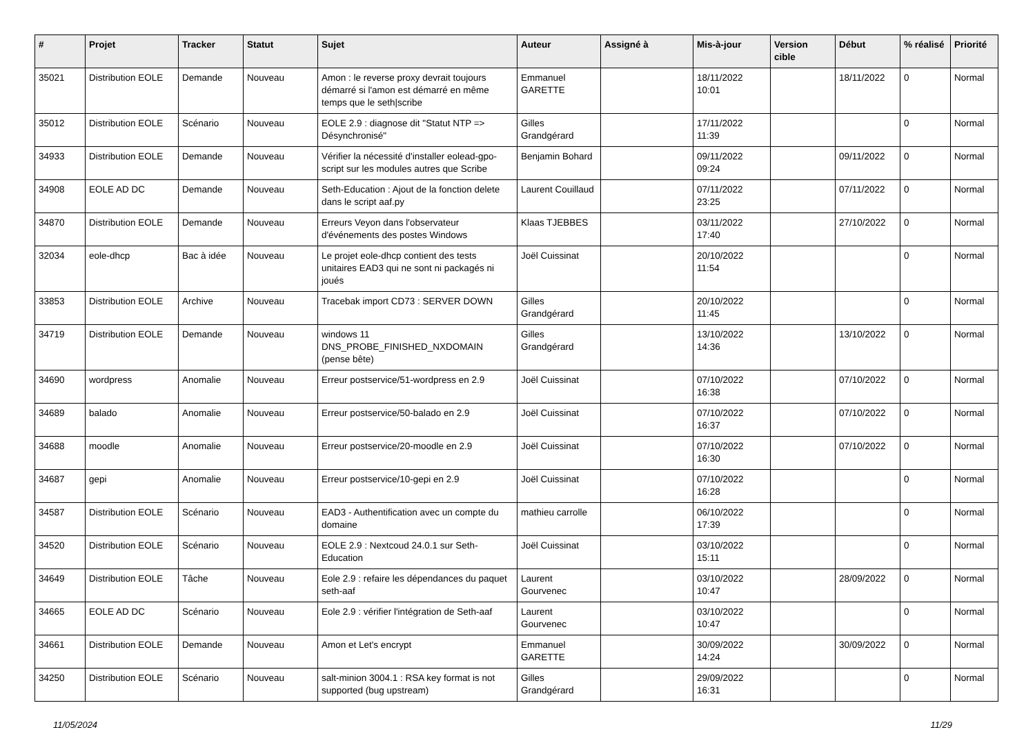| # | Projet | Tracker | Statut | Sujet | Auteur | Assigné à | Mis-à-jour | Version cible | Début | % réalisé | Priorité |
| --- | --- | --- | --- | --- | --- | --- | --- | --- | --- | --- | --- |
| 35021 | Distribution EOLE | Demande | Nouveau | Amon : le reverse proxy devrait toujours démarré si l'amon est démarré en même temps que le seth/scribe | Emmanuel GARETTE | | 18/11/2022 10:01 | | 18/11/2022 | 0 | Normal |
| 35012 | Distribution EOLE | Scénario | Nouveau | EOLE 2.9 : diagnose dit "Statut NTP => Désynchronisé" | Gilles Grandgérard | | 17/11/2022 11:39 | | | 0 | Normal |
| 34933 | Distribution EOLE | Demande | Nouveau | Vérifier la nécessité d'installer eolead-gpo-script sur les modules autres que Scribe | Benjamin Bohard | | 09/11/2022 09:24 | | 09/11/2022 | 0 | Normal |
| 34908 | EOLE AD DC | Demande | Nouveau | Seth-Education : Ajout de la fonction delete dans le script aaf.py | Laurent Couillaud | | 07/11/2022 23:25 | | 07/11/2022 | 0 | Normal |
| 34870 | Distribution EOLE | Demande | Nouveau | Erreurs Veyon dans l'observateur d'événements des postes Windows | Klaas TJEBBES | | 03/11/2022 17:40 | | 27/10/2022 | 0 | Normal |
| 32034 | eole-dhcp | Bac à idée | Nouveau | Le projet eole-dhcp contient des tests unitaires EAD3 qui ne sont ni packagés ni joués | Joël Cuissinat | | 20/10/2022 11:54 | | | 0 | Normal |
| 33853 | Distribution EOLE | Archive | Nouveau | Tracebak import CD73 : SERVER DOWN | Gilles Grandgérard | | 20/10/2022 11:45 | | | 0 | Normal |
| 34719 | Distribution EOLE | Demande | Nouveau | windows 11 DNS_PROBE_FINISHED_NXDOMAIN (pense bête) | Gilles Grandgérard | | 13/10/2022 14:36 | | 13/10/2022 | 0 | Normal |
| 34690 | wordpress | Anomalie | Nouveau | Erreur postservice/51-wordpress en 2.9 | Joël Cuissinat | | 07/10/2022 16:38 | | 07/10/2022 | 0 | Normal |
| 34689 | balado | Anomalie | Nouveau | Erreur postservice/50-balado en 2.9 | Joël Cuissinat | | 07/10/2022 16:37 | | 07/10/2022 | 0 | Normal |
| 34688 | moodle | Anomalie | Nouveau | Erreur postservice/20-moodle en 2.9 | Joël Cuissinat | | 07/10/2022 16:30 | | 07/10/2022 | 0 | Normal |
| 34687 | gepi | Anomalie | Nouveau | Erreur postservice/10-gepi en 2.9 | Joël Cuissinat | | 07/10/2022 16:28 | | | 0 | Normal |
| 34587 | Distribution EOLE | Scénario | Nouveau | EAD3 - Authentification avec un compte du domaine | mathieu carrolle | | 06/10/2022 17:39 | | | 0 | Normal |
| 34520 | Distribution EOLE | Scénario | Nouveau | EOLE 2.9 : Nextcoud 24.0.1 sur Seth-Education | Joël Cuissinat | | 03/10/2022 15:11 | | | 0 | Normal |
| 34649 | Distribution EOLE | Tâche | Nouveau | Eole 2.9 : refaire les dépendances du paquet seth-aaf | Laurent Gourvenec | | 03/10/2022 10:47 | | 28/09/2022 | 0 | Normal |
| 34665 | EOLE AD DC | Scénario | Nouveau | Eole 2.9 : vérifier l'intégration de Seth-aaf | Laurent Gourvenec | | 03/10/2022 10:47 | | | 0 | Normal |
| 34661 | Distribution EOLE | Demande | Nouveau | Amon et Let's encrypt | Emmanuel GARETTE | | 30/09/2022 14:24 | | 30/09/2022 | 0 | Normal |
| 34250 | Distribution EOLE | Scénario | Nouveau | salt-minion 3004.1 : RSA key format is not supported (bug upstream) | Gilles Grandgérard | | 29/09/2022 16:31 | | | 0 | Normal |
11/05/2024 11/29